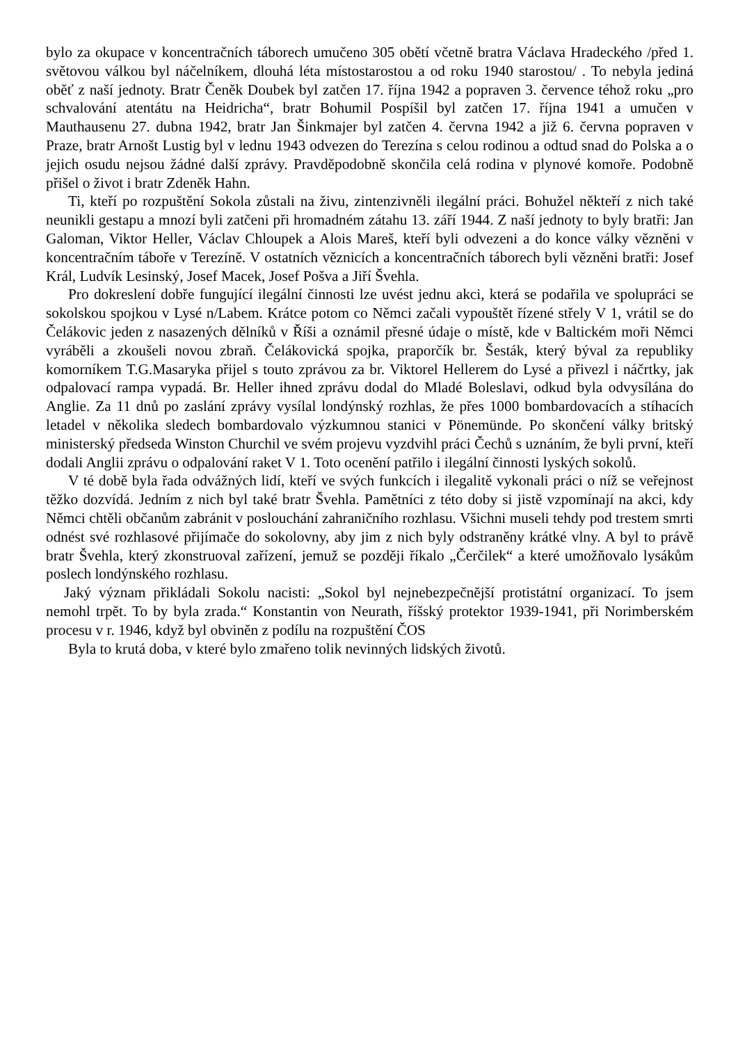bylo za okupace v koncentračních táborech umučeno 305 obětí včetně bratra Václava Hradeckého /před 1. světovou válkou byl náčelníkem, dlouhá léta místostarostou a od roku 1940 starostou/ . To nebyla jediná oběť z naší jednoty. Bratr Čeněk Doubek byl zatčen 17. října 1942 a popraven 3. července téhož roku „pro schvalování atentátu na Heidricha“, bratr Bohumil Pospíšil byl zatčen 17. října 1941 a umučen v Mauthausenu 27. dubna 1942, bratr Jan Šinkmajer byl zatčen 4. června 1942 a již 6. června popraven v Praze, bratr Arnošt Lustig byl v lednu 1943 odvezen do Terezína s celou rodinou a odtud snad do Polska a o jejich osudu nejsou žádné další zprávy. Pravděpodobně skončila celá rodina v plynové komoře. Podobně přišel o život i bratr Zdeněk Hahn.
Ti, kteří po rozpuštění Sokola zůstali na živu, zintenzivněli ilegální práci. Bohužel někteří z nich také neunikli gestapu a mnozí byli zatčeni při hromadném zátahu 13. září 1944. Z naší jednoty to byly bratři: Jan Galoman, Viktor Heller, Václav Chloupek a Alois Mareš, kteří byli odvezeni a do konce války vězněni v koncentračním táboře v Terezíně. V ostatních věznicích a koncentračních táborech byli vězněni bratři: Josef Král, Ludvík Lesinský, Josef Macek, Josef Pošva a Jiří Švehla.
Pro dokreslení dobře fungující ilegální činnosti lze uvést jednu akci, která se podařila ve spolupráci se sokolskou spojkou v Lysé n/Labem. Krátce potom co Němci začali vypouštět řízené střely V 1, vrátil se do Čelákovic jeden z nasazených dělníků v Říši a oznámil přesné údaje o místě, kde v Baltickém moři Němci vyráběli a zkoušeli novou zbraň. Čelákovická spojka, praporčík br. Šesták, který býval za republiky komorníkem T.G.Masaryka přijel s touto zprávou za br. Viktorel Hellerem do Lysé a přivezl i náčrtky, jak odpalovací rampa vypadá. Br. Heller ihned zprávu dodal do Mladé Boleslavi, odkud byla odvysílána do Anglie. Za 11 dnů po zaslání zprávy vysílal londýnský rozhlas, že přes 1000 bombardovacích a stíhacích letadel v několika sledech bombardovalo výzkumnou stanici v Pönemünde. Po skončení války britský ministerský předseda Winston Churchil ve svém projevu vyzdvihl práci Čechů s uznáním, že byli první, kteří dodali Anglii zprávu o odpalování raket V 1. Toto ocenění patřilo i ilegální činnosti lyských sokolů.
V té době byla řada odvážných lidí, kteří ve svých funkcích i ilegalitě vykonali práci o níž se veřejnost těžko dozvídá. Jedním z nich byl také bratr Švehla. Pamětníci z této doby si jistě vzpomínají na akci, kdy Němci chtěli občanům zabránit v poslouchání zahraničního rozhlasu. Všichni museli tehdy pod trestem smrti odnést své rozhlasové přijímače do sokolovny, aby jim z nich byly odstraněny krátké vlny. A byl to právě bratr Švehla, který zkonstruoval zařízení, jemuž se později říkalo „Čerčilek“ a které umožňovalo lysákům poslech londýnského rozhlasu.
Jaký význam přikládali Sokolu nacisti: „Sokol byl nejnebezpečnější protistátní organizací. To jsem nemohl trpět. To by byla zrada.“ Konstantin von Neurath, říšský protektor 1939-1941, při Norimberském procesu v r. 1946, když byl obviněn z podílu na rozpuštění ČOS
Byla to krutá doba, v které bylo zmařeno tolik nevinných lidských životů.